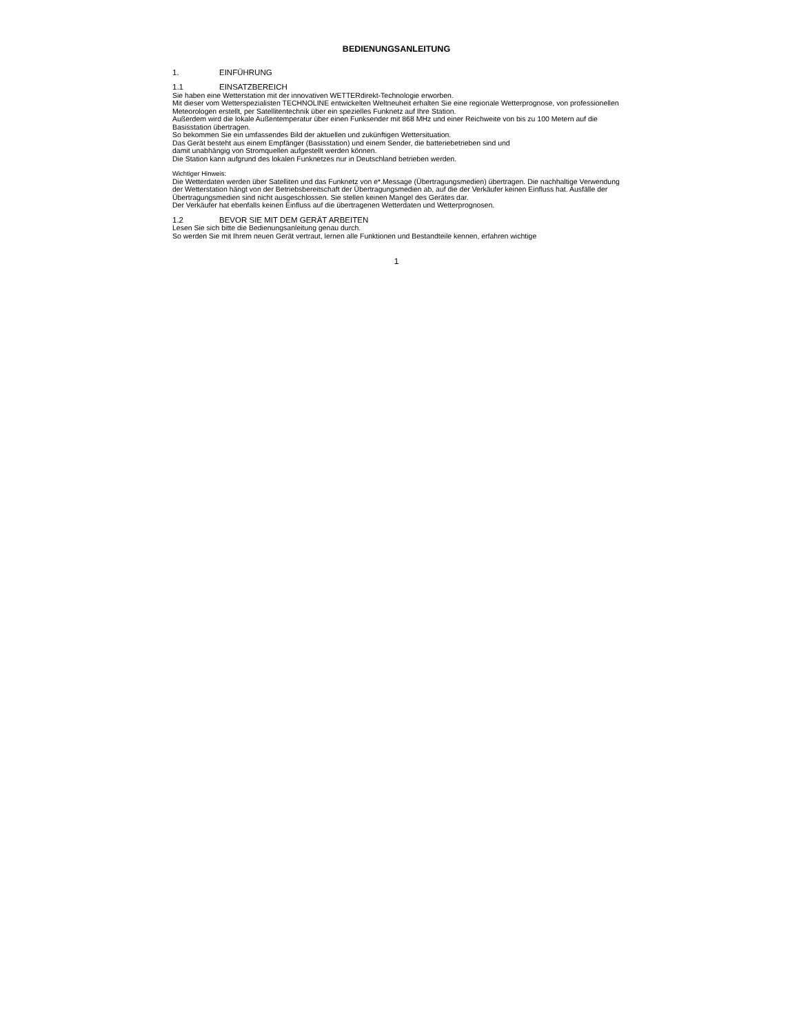BEDIENUNGSANLEITUNG
1. EINFÜHRUNG
1.1 EINSATZBEREICH
Sie haben eine Wetterstation mit der innovativen WETTERdirekt-Technologie erworben.
Mit dieser vom Wetterspezialisten TECHNOLINE entwickelten Weltneuheit erhalten Sie eine regionale Wetterprognose, von professionellen Meteorologen erstellt, per Satellitentechnik über ein spezielles Funknetz auf Ihre Station.
Außerdem wird die lokale Außentemperatur über einen Funksender mit 868 MHz und einer Reichweite von bis zu 100 Metern auf die Basisstation übertragen.
So bekommen Sie ein umfassendes Bild der aktuellen und zukünftigen Wettersituation.
Das Gerät besteht aus einem Empfänger (Basisstation) und einem Sender, die batteriebetrieben sind und
damit unabhängig von Stromquellen aufgestellt werden können.
Die Station kann aufgrund des lokalen Funknetzes nur in Deutschland betrieben werden.
Wichtiger Hinweis:
Die Wetterdaten werden über Satelliten und das Funknetz von e*.Message (Übertragungsmedien) übertragen. Die nachhaltige Verwendung der Wetterstation hängt von der Betriebsbereitschaft der Übertragungsmedien ab, auf die der Verkäufer keinen Einfluss hat. Ausfälle der Übertragungsmedien sind nicht ausgeschlossen. Sie stellen keinen Mangel des Gerätes dar.
Der Verkäufer hat ebenfalls keinen Einfluss auf die übertragenen Wetterdaten und Wetterprognosen.
1.2 BEVOR SIE MIT DEM GERÄT ARBEITEN
Lesen Sie sich bitte die Bedienungsanleitung genau durch.
So werden Sie mit Ihrem neuen Gerät vertraut, lernen alle Funktionen und Bestandteile kennen, erfahren wichtige
1